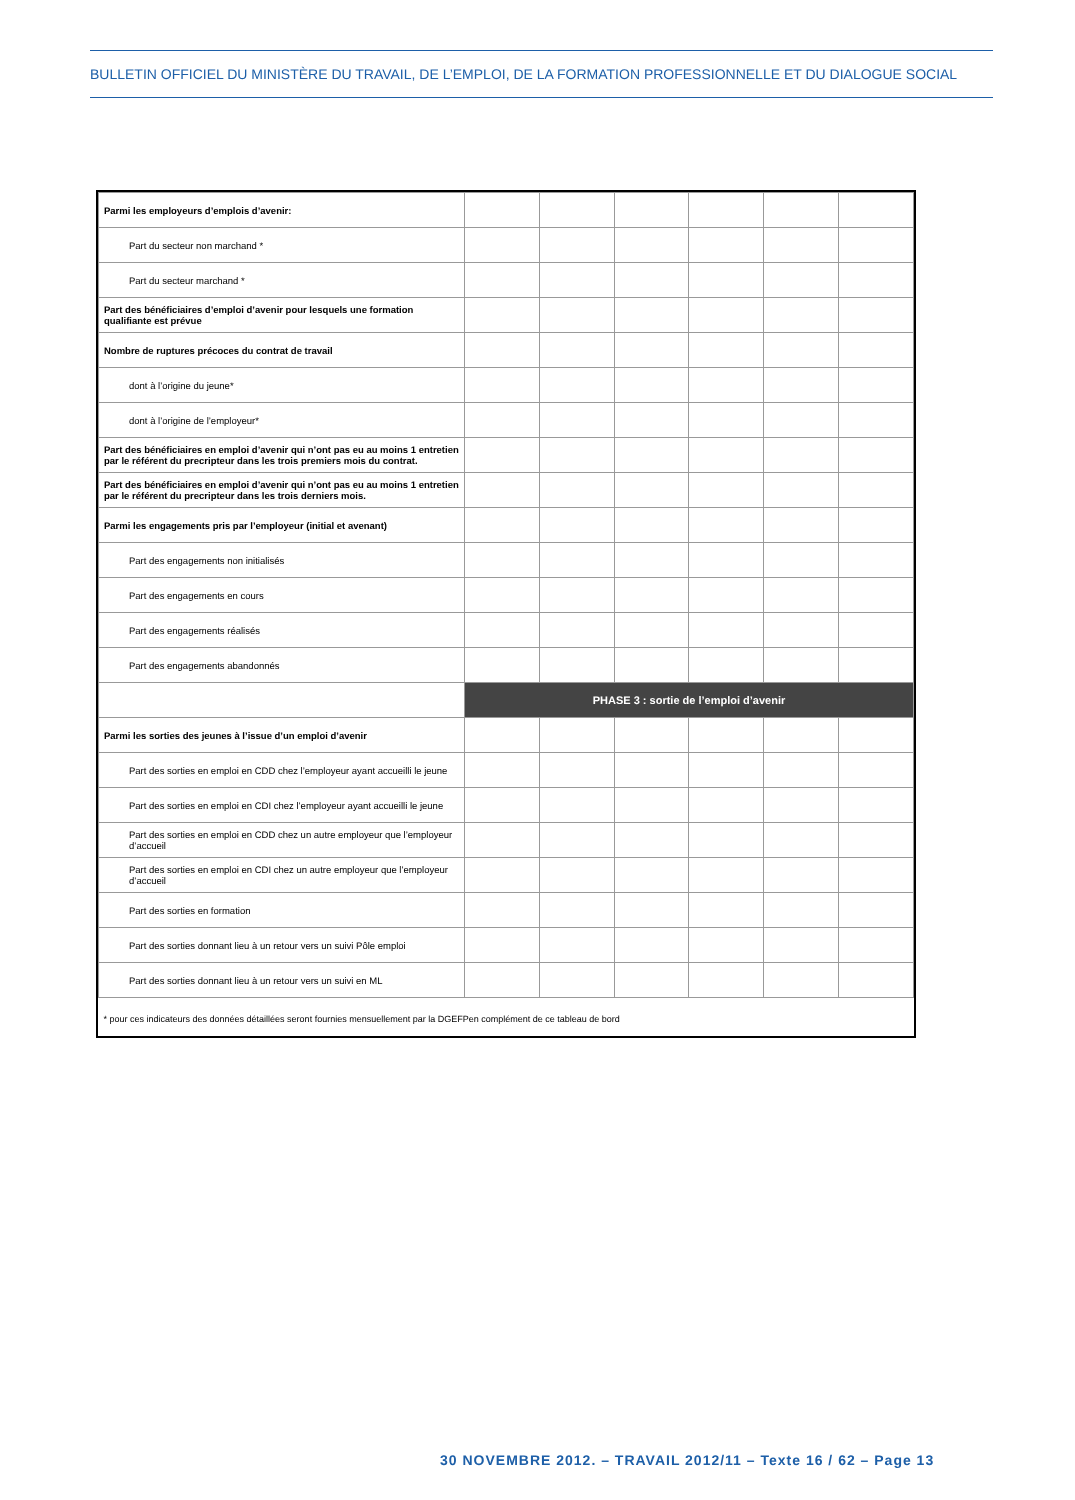BULLETIN OFFICIEL DU MINISTÈRE DU TRAVAIL, DE L’EMPLOI, DE LA FORMATION PROFESSIONNELLE ET DU DIALOGUE SOCIAL
| Parmi les employeurs d’emplois d’avenir: | | | | | | |
| Part du secteur non marchand * | | | | | | |
| Part du secteur marchand * | | | | | | |
| Part des bénéficiaires d’emploi d’avenir pour lesquels une formation qualifiante est prévue | | | | | | |
| Nombre de ruptures précoces du contrat de travail | | | | | | |
| dont à l’origine du jeune* | | | | | | |
| dont à l’origine de l’employeur* | | | | | | |
| Part des bénéficiaires en emploi d’avenir qui n’ont pas eu au moins 1 entretien par le référent du precripteur dans les trois premiers mois du contrat. | | | | | | |
| Part des bénéficiaires en emploi d’avenir qui n’ont pas eu au moins 1 entretien par le référent du precripteur dans les trois derniers mois. | | | | | | |
| Parmi les engagements pris par l’employeur (initial et avenant) | | | | | | |
| Part des engagements non initialisés | | | | | | |
| Part des engagements en cours | | | | | | |
| Part des engagements réalisés | | | | | | |
| Part des engagements abandonnés | | | | | | |
| | PHASE 3 : sortie de l’emploi d’avenir | | | | | |
| Parmi les sorties des jeunes à l’issue d’un emploi d’avenir | | | | | | |
| Part des sorties en emploi en CDD chez l’employeur ayant accueilli le jeune | | | | | | |
| Part des sorties en emploi en CDI chez l’employeur ayant accueilli le jeune | | | | | | |
| Part des sorties en emploi en CDD chez un autre employeur que l’employeur d’accueil | | | | | | |
| Part des sorties en emploi en CDI chez un autre employeur que l’employeur d’accueil | | | | | | |
| Part des sorties en formation | | | | | | |
| Part des sorties donnant lieu à un retour vers un suivi Pôle emploi | | | | | | |
| Part des sorties donnant lieu à un retour vers un suivi en ML | | | | | | |
| * pour ces indicateurs des données détaillées seront fournies mensuellement par la DGEFPen complément de ce tableau de bord | | | | | | |
30 NOVEMBRE 2012. – TRAVAIL 2012/11 – Texte 16 / 62 – Page 13